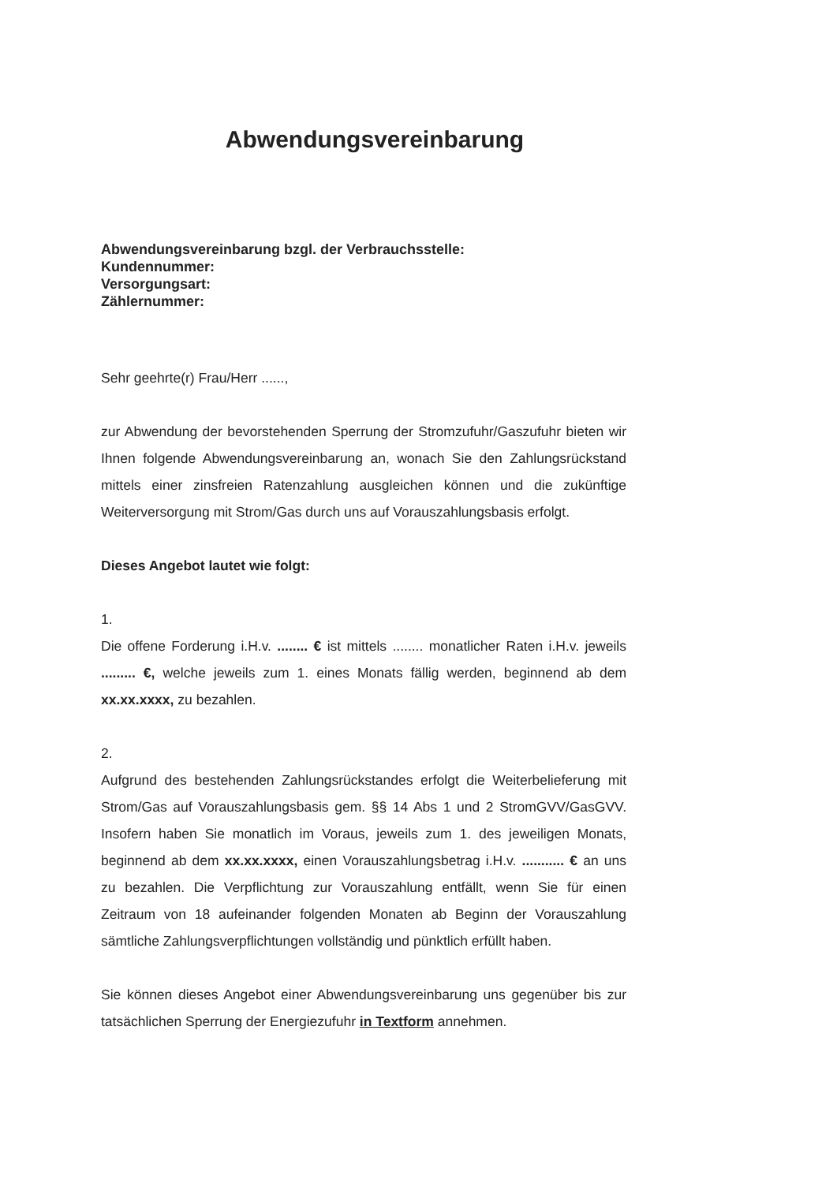Abwendungsvereinbarung
Abwendungsvereinbarung bzgl. der Verbrauchsstelle:
Kundennummer:
Versorgungsart:
Zählernummer:
Sehr geehrte(r) Frau/Herr ......,
zur Abwendung der bevorstehenden Sperrung der Stromzufuhr/Gaszufuhr bieten wir Ihnen folgende Abwendungsvereinbarung an, wonach Sie den Zahlungsrückstand mittels einer zinsfreien Ratenzahlung ausgleichen können und die zukünftige Weiterversorgung mit Strom/Gas durch uns auf Vorauszahlungsbasis erfolgt.
Dieses Angebot lautet wie folgt:
1.
Die offene Forderung i.H.v. ........ € ist mittels ........ monatlicher Raten i.H.v. jeweils ......... €, welche jeweils zum 1. eines Monats fällig werden, beginnend ab dem xx.xx.xxxx, zu bezahlen.
2.
Aufgrund des bestehenden Zahlungsrückstandes erfolgt die Weiterbelieferung mit Strom/Gas auf Vorauszahlungsbasis gem. §§ 14 Abs 1 und 2 StromGVV/GasGVV. Insofern haben Sie monatlich im Voraus, jeweils zum 1. des jeweiligen Monats, beginnend ab dem xx.xx.xxxx, einen Vorauszahlungsbetrag i.H.v. ........... € an uns zu bezahlen. Die Verpflichtung zur Vorauszahlung entfällt, wenn Sie für einen Zeitraum von 18 aufeinander folgenden Monaten ab Beginn der Vorauszahlung sämtliche Zahlungsverpflichtungen vollständig und pünktlich erfüllt haben.
Sie können dieses Angebot einer Abwendungsvereinbarung uns gegenüber bis zur tatsächlichen Sperrung der Energiezufuhr in Textform annehmen.